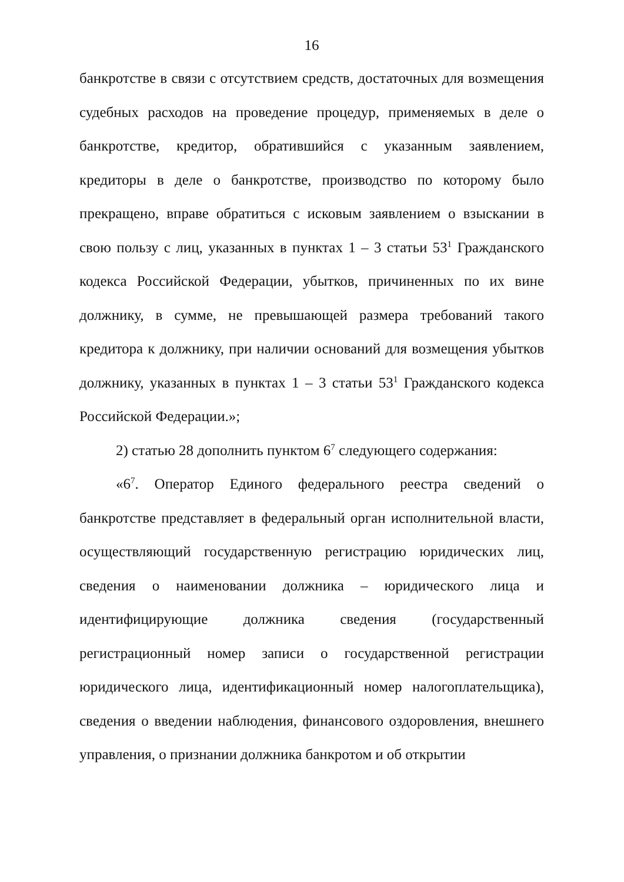16
банкротстве в связи с отсутствием средств, достаточных для возмещения судебных расходов на проведение процедур, применяемых в деле о банкротстве, кредитор, обратившийся с указанным заявлением, кредиторы в деле о банкротстве, производство по которому было прекращено, вправе обратиться с исковым заявлением о взыскании в свою пользу с лиц, указанных в пунктах 1 – 3 статьи 53<sup>1</sup> Гражданского кодекса Российской Федерации, убытков, причиненных по их вине должнику, в сумме, не превышающей размера требований такого кредитора к должнику, при наличии оснований для возмещения убытков должнику, указанных в пунктах 1 – 3 статьи 53<sup>1</sup> Гражданского кодекса Российской Федерации.»;
2) статью 28 дополнить пунктом 6<sup>7</sup> следующего содержания:
«6<sup>7</sup>. Оператор Единого федерального реестра сведений о банкротстве представляет в федеральный орган исполнительной власти, осуществляющий государственную регистрацию юридических лиц, сведения о наименовании должника – юридического лица и идентифицирующие должника сведения (государственный регистрационный номер записи о государственной регистрации юридического лица, идентификационный номер налогоплательщика), сведения о введении наблюдения, финансового оздоровления, внешнего управления, о признании должника банкротом и об открытии